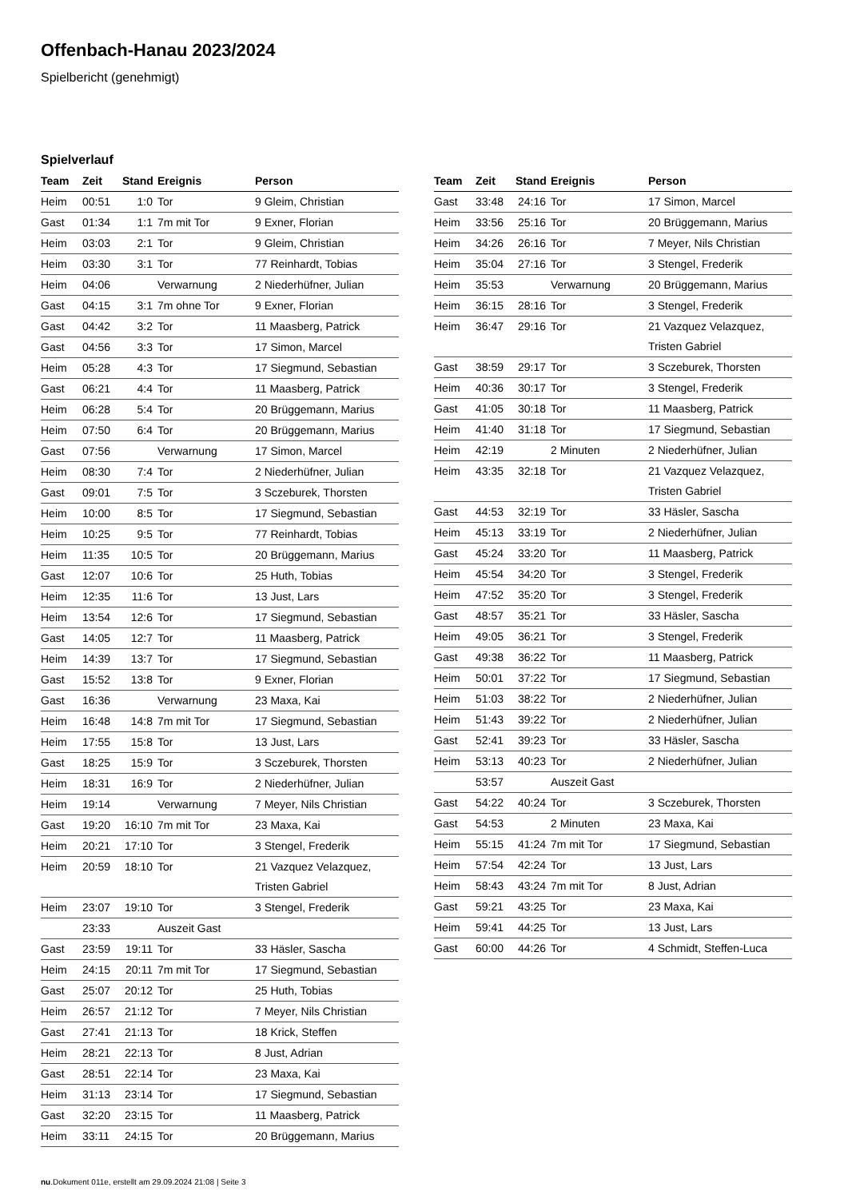Offenbach-Hanau 2023/2024
Spielbericht (genehmigt)
Spielverlauf
| Team | Zeit | Stand | Ereignis | Person |
| --- | --- | --- | --- | --- |
| Heim | 00:51 | 1:0 | Tor | 9 Gleim, Christian |
| Gast | 01:34 | 1:1 | 7m mit Tor | 9 Exner, Florian |
| Heim | 03:03 | 2:1 | Tor | 9 Gleim, Christian |
| Heim | 03:30 | 3:1 | Tor | 77 Reinhardt, Tobias |
| Heim | 04:06 | | Verwarnung | 2 Niederhüfner, Julian |
| Gast | 04:15 | 3:1 | 7m ohne Tor | 9 Exner, Florian |
| Gast | 04:42 | 3:2 | Tor | 11 Maasberg, Patrick |
| Gast | 04:56 | 3:3 | Tor | 17 Simon, Marcel |
| Heim | 05:28 | 4:3 | Tor | 17 Siegmund, Sebastian |
| Gast | 06:21 | 4:4 | Tor | 11 Maasberg, Patrick |
| Heim | 06:28 | 5:4 | Tor | 20 Brüggemann, Marius |
| Heim | 07:50 | 6:4 | Tor | 20 Brüggemann, Marius |
| Gast | 07:56 | | Verwarnung | 17 Simon, Marcel |
| Heim | 08:30 | 7:4 | Tor | 2 Niederhüfner, Julian |
| Gast | 09:01 | 7:5 | Tor | 3 Sczeburek, Thorsten |
| Heim | 10:00 | 8:5 | Tor | 17 Siegmund, Sebastian |
| Heim | 10:25 | 9:5 | Tor | 77 Reinhardt, Tobias |
| Heim | 11:35 | 10:5 | Tor | 20 Brüggemann, Marius |
| Gast | 12:07 | 10:6 | Tor | 25 Huth, Tobias |
| Heim | 12:35 | 11:6 | Tor | 13 Just, Lars |
| Heim | 13:54 | 12:6 | Tor | 17 Siegmund, Sebastian |
| Gast | 14:05 | 12:7 | Tor | 11 Maasberg, Patrick |
| Heim | 14:39 | 13:7 | Tor | 17 Siegmund, Sebastian |
| Gast | 15:52 | 13:8 | Tor | 9 Exner, Florian |
| Gast | 16:36 | | Verwarnung | 23 Maxa, Kai |
| Heim | 16:48 | 14:8 | 7m mit Tor | 17 Siegmund, Sebastian |
| Heim | 17:55 | 15:8 | Tor | 13 Just, Lars |
| Gast | 18:25 | 15:9 | Tor | 3 Sczeburek, Thorsten |
| Heim | 18:31 | 16:9 | Tor | 2 Niederhüfner, Julian |
| Heim | 19:14 | | Verwarnung | 7 Meyer, Nils Christian |
| Gast | 19:20 | 16:10 | 7m mit Tor | 23 Maxa, Kai |
| Heim | 20:21 | 17:10 | Tor | 3 Stengel, Frederik |
| Heim | 20:59 | 18:10 | Tor | 21 Vazquez Velazquez, Tristen Gabriel |
| Heim | 23:07 | 19:10 | Tor | 3 Stengel, Frederik |
| | 23:33 | | Auszeit Gast | |
| Gast | 23:59 | 19:11 | Tor | 33 Häsler, Sascha |
| Heim | 24:15 | 20:11 | 7m mit Tor | 17 Siegmund, Sebastian |
| Gast | 25:07 | 20:12 | Tor | 25 Huth, Tobias |
| Heim | 26:57 | 21:12 | Tor | 7 Meyer, Nils Christian |
| Gast | 27:41 | 21:13 | Tor | 18 Krick, Steffen |
| Heim | 28:21 | 22:13 | Tor | 8 Just, Adrian |
| Gast | 28:51 | 22:14 | Tor | 23 Maxa, Kai |
| Heim | 31:13 | 23:14 | Tor | 17 Siegmund, Sebastian |
| Gast | 32:20 | 23:15 | Tor | 11 Maasberg, Patrick |
| Heim | 33:11 | 24:15 | Tor | 20 Brüggemann, Marius |
| Team | Zeit | Stand | Ereignis | Person |
| --- | --- | --- | --- | --- |
| Gast | 33:48 | 24:16 | Tor | 17 Simon, Marcel |
| Heim | 33:56 | 25:16 | Tor | 20 Brüggemann, Marius |
| Heim | 34:26 | 26:16 | Tor | 7 Meyer, Nils Christian |
| Heim | 35:04 | 27:16 | Tor | 3 Stengel, Frederik |
| Heim | 35:53 | | Verwarnung | 20 Brüggemann, Marius |
| Heim | 36:15 | 28:16 | Tor | 3 Stengel, Frederik |
| Heim | 36:47 | 29:16 | Tor | 21 Vazquez Velazquez, Tristen Gabriel |
| Gast | 38:59 | 29:17 | Tor | 3 Sczeburek, Thorsten |
| Heim | 40:36 | 30:17 | Tor | 3 Stengel, Frederik |
| Gast | 41:05 | 30:18 | Tor | 11 Maasberg, Patrick |
| Heim | 41:40 | 31:18 | Tor | 17 Siegmund, Sebastian |
| Heim | 42:19 | | 2 Minuten | 2 Niederhüfner, Julian |
| Heim | 43:35 | 32:18 | Tor | 21 Vazquez Velazquez, Tristen Gabriel |
| Gast | 44:53 | 32:19 | Tor | 33 Häsler, Sascha |
| Heim | 45:13 | 33:19 | Tor | 2 Niederhüfner, Julian |
| Gast | 45:24 | 33:20 | Tor | 11 Maasberg, Patrick |
| Heim | 45:54 | 34:20 | Tor | 3 Stengel, Frederik |
| Heim | 47:52 | 35:20 | Tor | 3 Stengel, Frederik |
| Gast | 48:57 | 35:21 | Tor | 33 Häsler, Sascha |
| Heim | 49:05 | 36:21 | Tor | 3 Stengel, Frederik |
| Gast | 49:38 | 36:22 | Tor | 11 Maasberg, Patrick |
| Heim | 50:01 | 37:22 | Tor | 17 Siegmund, Sebastian |
| Heim | 51:03 | 38:22 | Tor | 2 Niederhüfner, Julian |
| Heim | 51:43 | 39:22 | Tor | 2 Niederhüfner, Julian |
| Gast | 52:41 | 39:23 | Tor | 33 Häsler, Sascha |
| Heim | 53:13 | 40:23 | Tor | 2 Niederhüfner, Julian |
| | 53:57 | | Auszeit Gast | |
| Gast | 54:22 | 40:24 | Tor | 3 Sczeburek, Thorsten |
| Gast | 54:53 | | 2 Minuten | 23 Maxa, Kai |
| Heim | 55:15 | 41:24 | 7m mit Tor | 17 Siegmund, Sebastian |
| Heim | 57:54 | 42:24 | Tor | 13 Just, Lars |
| Heim | 58:43 | 43:24 | 7m mit Tor | 8 Just, Adrian |
| Gast | 59:21 | 43:25 | Tor | 23 Maxa, Kai |
| Heim | 59:41 | 44:25 | Tor | 13 Just, Lars |
| Gast | 60:00 | 44:26 | Tor | 4 Schmidt, Steffen-Luca |
nu.Dokument 011e, erstellt am 29.09.2024 21:08 | Seite 3